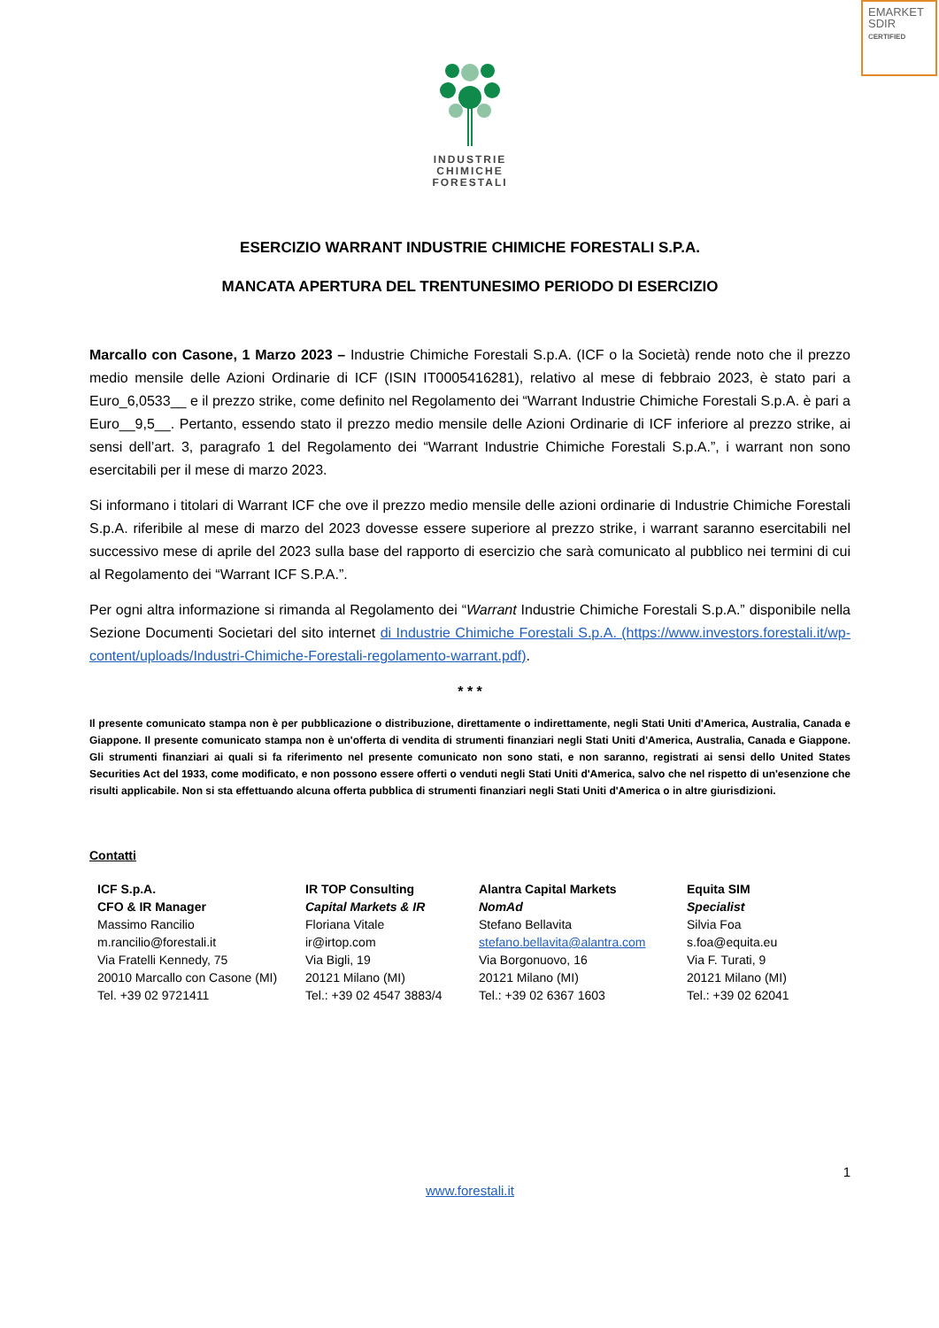EMARKET
SDIR
CERTIFIED
INDUSTRIE
CHIMICHE
FORESTALI
ESERCIZIO WARRANT INDUSTRIE CHIMICHE FORESTALI S.P.A.
MANCATA APERTURA DEL TRENTUNESIMO PERIODO DI ESERCIZIO
Marcallo con Casone, 1 Marzo 2023 – Industrie Chimiche Forestali S.p.A. (ICF o la Società) rende noto che il prezzo medio mensile delle Azioni Ordinarie di ICF (ISIN IT0005416281), relativo al mese di febbraio 2023, è stato pari a Euro_6,0533__ e il prezzo strike, come definito nel Regolamento dei “Warrant Industrie Chimiche Forestali S.p.A. è pari a Euro__9,5__. Pertanto, essendo stato il prezzo medio mensile delle Azioni Ordinarie di ICF inferiore al prezzo strike, ai sensi dell’art. 3, paragrafo 1 del Regolamento dei “Warrant Industrie Chimiche Forestali S.p.A.”, i warrant non sono esercitabili per il mese di marzo 2023.
Si informano i titolari di Warrant ICF che ove il prezzo medio mensile delle azioni ordinarie di Industrie Chimiche Forestali S.p.A. riferibile al mese di marzo del 2023 dovesse essere superiore al prezzo strike, i warrant saranno esercitabili nel successivo mese di aprile del 2023 sulla base del rapporto di esercizio che sarà comunicato al pubblico nei termini di cui al Regolamento dei “Warrant ICF S.P.A.”.
Per ogni altra informazione si rimanda al Regolamento dei “Warrant Industrie Chimiche Forestali S.p.A.” disponibile nella Sezione Documenti Societari del sito internet di Industrie Chimiche Forestali S.p.A. (https://www.investors.forestali.it/wp-content/uploads/Industri-Chimiche-Forestali-regolamento-warrant.pdf).
* * *
Il presente comunicato stampa non è per pubblicazione o distribuzione, direttamente o indirettamente, negli Stati Uniti d'America, Australia, Canada e Giappone. Il presente comunicato stampa non è un'offerta di vendita di strumenti finanziari negli Stati Uniti d'America, Australia, Canada e Giappone. Gli strumenti finanziari ai quali si fa riferimento nel presente comunicato non sono stati, e non saranno, registrati ai sensi dello United States Securities Act del 1933, come modificato, e non possono essere offerti o venduti negli Stati Uniti d'America, salvo che nel rispetto di un'esenzione che risulti applicabile. Non si sta effettuando alcuna offerta pubblica di strumenti finanziari negli Stati Uniti d'America o in altre giurisdizioni.
Contatti
| ICF S.p.A. CFO & IR Manager Massimo Rancilio m.rancilio@forestali.it Via Fratelli Kennedy, 75 20010 Marcallo con Casone (MI) Tel. +39 02 9721411 | IR TOP Consulting Capital Markets & IR Floriana Vitale ir@irtop.com Via Bigli, 19 20121 Milano (MI) Tel.: +39 02 4547 3883/4 | Alantra Capital Markets NomAd Stefano Bellavita stefano.bellavita@alantra.com Via Borgonuovo, 16 20121 Milano (MI) Tel.: +39 02 6367 1603 | Equita SIM Specialist Silvia Foa s.foa@equita.eu Via F. Turati, 9 20121 Milano (MI) Tel.: +39 02 62041 |
1
www.forestali.it